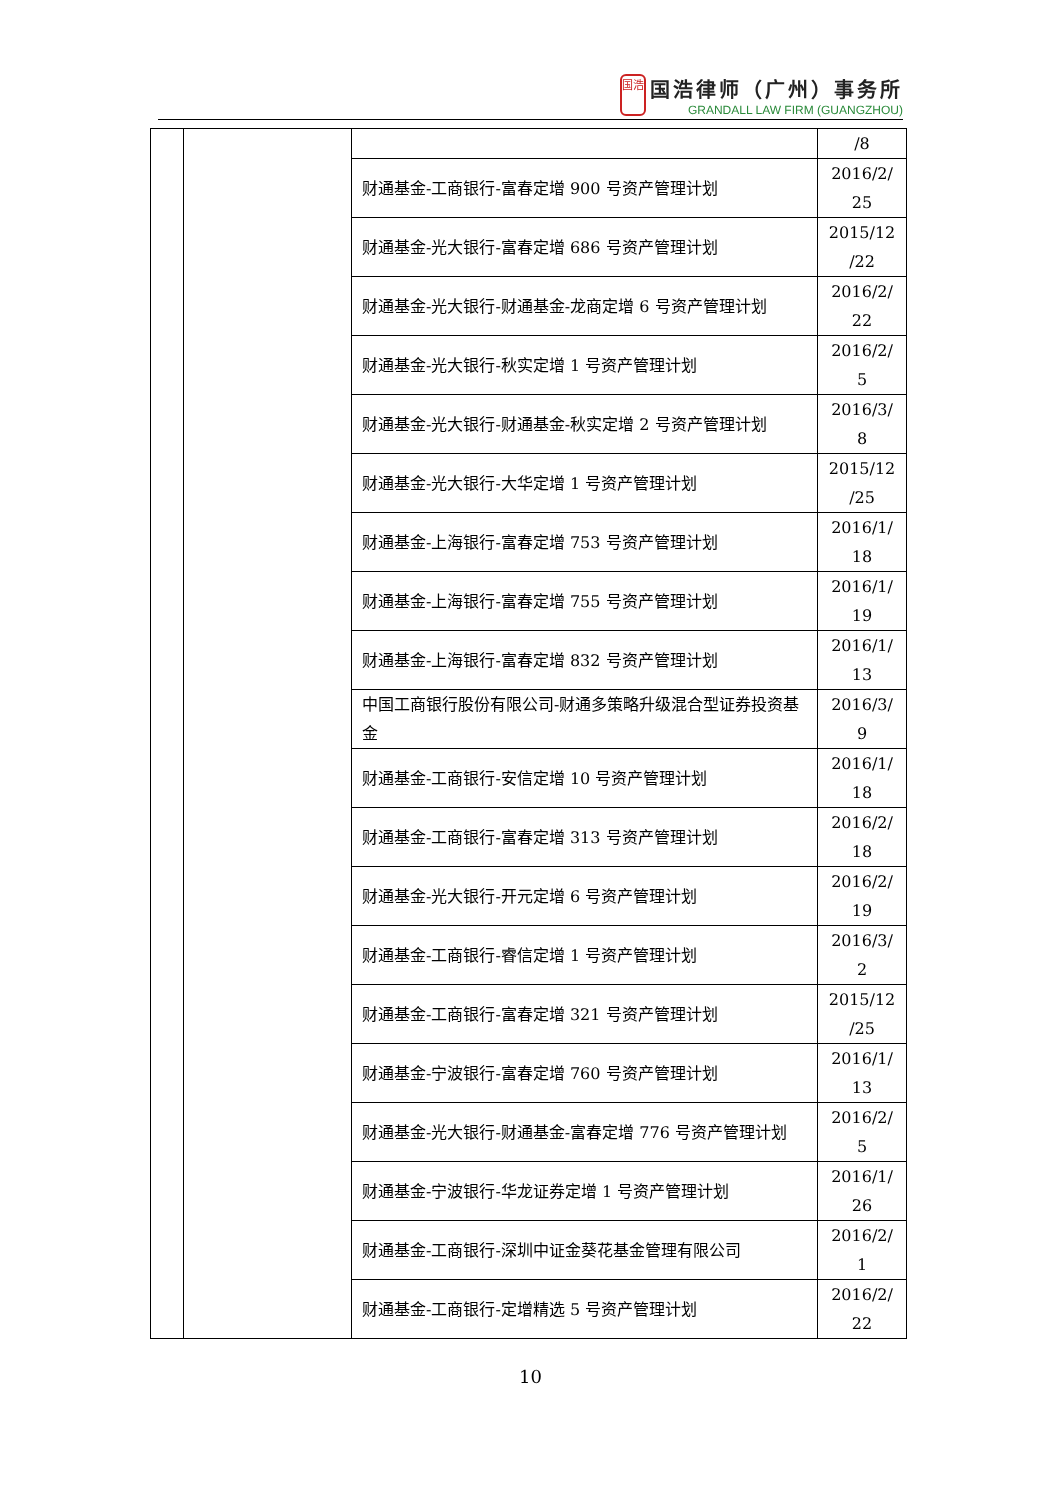国浩
国浩律师（广州）事务所
GRANDALL LAW FIRM (GUANGZHOU)
| | | | /8 |
| | | 财通基金-工商银行-富春定增 900 号资产管理计划 | 2016/2/ 25 |
| | | 财通基金-光大银行-富春定增 686 号资产管理计划 | 2015/12 /22 |
| | | 财通基金-光大银行-财通基金-龙商定增 6 号资产管理计划 | 2016/2/ 22 |
| | | 财通基金-光大银行-秋实定增 1 号资产管理计划 | 2016/2/ 5 |
| | | 财通基金-光大银行-财通基金-秋实定增 2 号资产管理计划 | 2016/3/ 8 |
| | | 财通基金-光大银行-大华定增 1 号资产管理计划 | 2015/12 /25 |
| | | 财通基金-上海银行-富春定增 753 号资产管理计划 | 2016/1/ 18 |
| | | 财通基金-上海银行-富春定增 755 号资产管理计划 | 2016/1/ 19 |
| | | 财通基金-上海银行-富春定增 832 号资产管理计划 | 2016/1/ 13 |
| | | 中国工商银行股份有限公司-财通多策略升级混合型证券投资基金 | 2016/3/ 9 |
| | | 财通基金-工商银行-安信定增 10 号资产管理计划 | 2016/1/ 18 |
| | | 财通基金-工商银行-富春定增 313 号资产管理计划 | 2016/2/ 18 |
| | | 财通基金-光大银行-开元定增 6 号资产管理计划 | 2016/2/ 19 |
| | | 财通基金-工商银行-睿信定增 1 号资产管理计划 | 2016/3/ 2 |
| | | 财通基金-工商银行-富春定增 321 号资产管理计划 | 2015/12 /25 |
| | | 财通基金-宁波银行-富春定增 760 号资产管理计划 | 2016/1/ 13 |
| | | 财通基金-光大银行-财通基金-富春定增 776 号资产管理计划 | 2016/2/ 5 |
| | | 财通基金-宁波银行-华龙证券定增 1 号资产管理计划 | 2016/1/ 26 |
| | | 财通基金-工商银行-深圳中证金葵花基金管理有限公司 | 2016/2/ 1 |
| | | 财通基金-工商银行-定增精选 5 号资产管理计划 | 2016/2/ 22 |
10